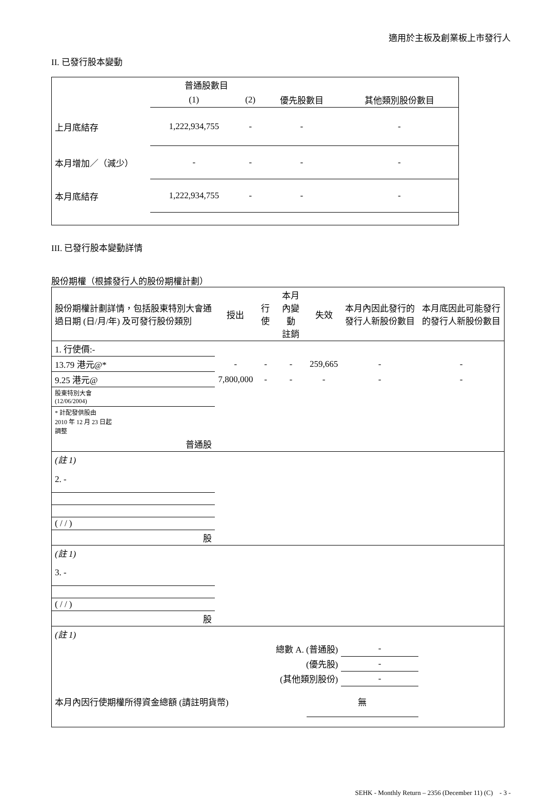適用於主板及創業板上市發行人
II. 已發行股本變動
| | 普通股數目 | | | |
| | (1) | (2) | 優先股數目 | 其他類別股份數目 |
| 上月底結存 | 1,222,934,755 | - | - | - |
| 本月增加／（減少） | - | - | - | - |
| 本月底結存 | 1,222,934,755 | - | - | - |
III. 已發行股本變動詳情
股份期權（根據發行人的股份期權計劃）
| 股份期權計劃詳情，包括股東特別大會通過日期 (日/月/年) 及可發行股份類別 | 授出 | 行使 | 本月內變動 註銷 | 失效 | 本月內因此發行的發行人新股份數目 | 本月底因此可能發行的發行人新股份數目 |
| 1. 行使價:- | | | | | | |
| 13.79 港元@* | - | - | - | 259,665 | - | - |
| 9.25 港元@ | 7,800,000 | - | - | - | - | - |
| 股東特別大會 (12/06/2004) | | | | | | |
| * 計配發供股由 2010 年 12 月 23 日起 調整 | | | | | | |
| 普通股 | | | | | | |
| (註 1) | | | | | | |
| 2. - | | | | | | |
| ( / / ) | | | | | | |
| 股 | | | | | | |
| (註 1) | | | | | | |
| 3. - | | | | | | |
| ( / / ) | | | | | | |
| 股 | | | | | | |
| (註 1) | | | | | | |
| 總數 A. (普通股) | | | | | - | |
| (優先股) | | | | | - | |
| (其他類別股份) | | | | | - | |
| 本月內因行使期權所得資金總額 (請註明貨幣) | | | | 無 | | |
SEHK - Monthly Return – 2356 (December 11) (C) - 3 -